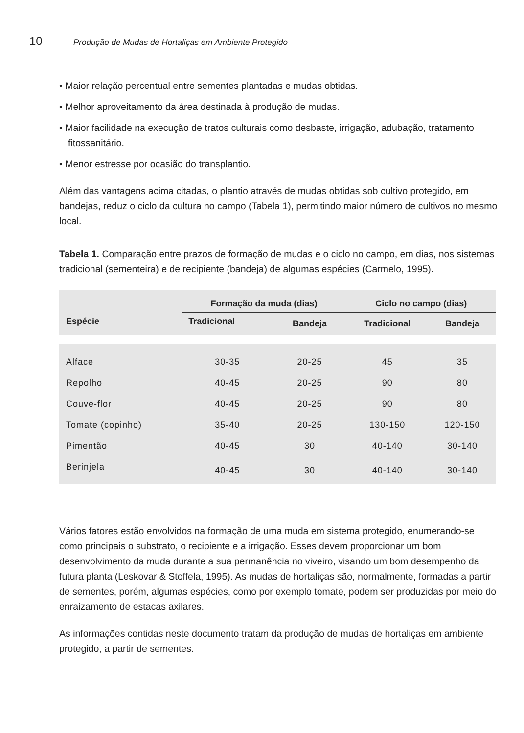10 Produção de Mudas de Hortaliças em Ambiente Protegido
• Maior relação percentual entre sementes plantadas e mudas obtidas.
• Melhor aproveitamento da área destinada à produção de mudas.
• Maior facilidade na execução de tratos culturais como desbaste, irrigação, adubação, tratamento fitossanitário.
• Menor estresse por ocasião do transplantio.
Além das vantagens acima citadas, o plantio através de mudas obtidas sob cultivo protegido, em bandejas, reduz o ciclo da cultura no campo (Tabela 1), permitindo maior número de cultivos no mesmo local.
Tabela 1. Comparação entre prazos de formação de mudas e o ciclo no campo, em dias, nos sistemas tradicional (sementeira) e de recipiente (bandeja) de algumas espécies (Carmelo, 1995).
| Espécie | Formação da muda (dias) | | Ciclo no campo (dias) | |
| --- | --- | --- | --- | --- |
| | Tradicional | Bandeja | Tradicional | Bandeja |
| Alface | 30-35 | 20-25 | 45 | 35 |
| Repolho | 40-45 | 20-25 | 90 | 80 |
| Couve-flor | 40-45 | 20-25 | 90 | 80 |
| Tomate (copinho) | 35-40 | 20-25 | 130-150 | 120-150 |
| Pimentão | 40-45 | 30 | 40-140 | 30-140 |
| Berinjela | 40-45 | 30 | 40-140 | 30-140 |
Vários fatores estão envolvidos na formação de uma muda em sistema protegido, enumerando-se como principais o substrato, o recipiente e a irrigação. Esses devem proporcionar um bom desenvolvimento da muda durante a sua permanência no viveiro, visando um bom desempenho da futura planta (Leskovar & Stoffela, 1995). As mudas de hortaliças são, normalmente, formadas a partir de sementes, porém, algumas espécies, como por exemplo tomate, podem ser produzidas por meio do enraizamento de estacas axilares.
As informações contidas neste documento tratam da produção de mudas de hortaliças em ambiente protegido, a partir de sementes.